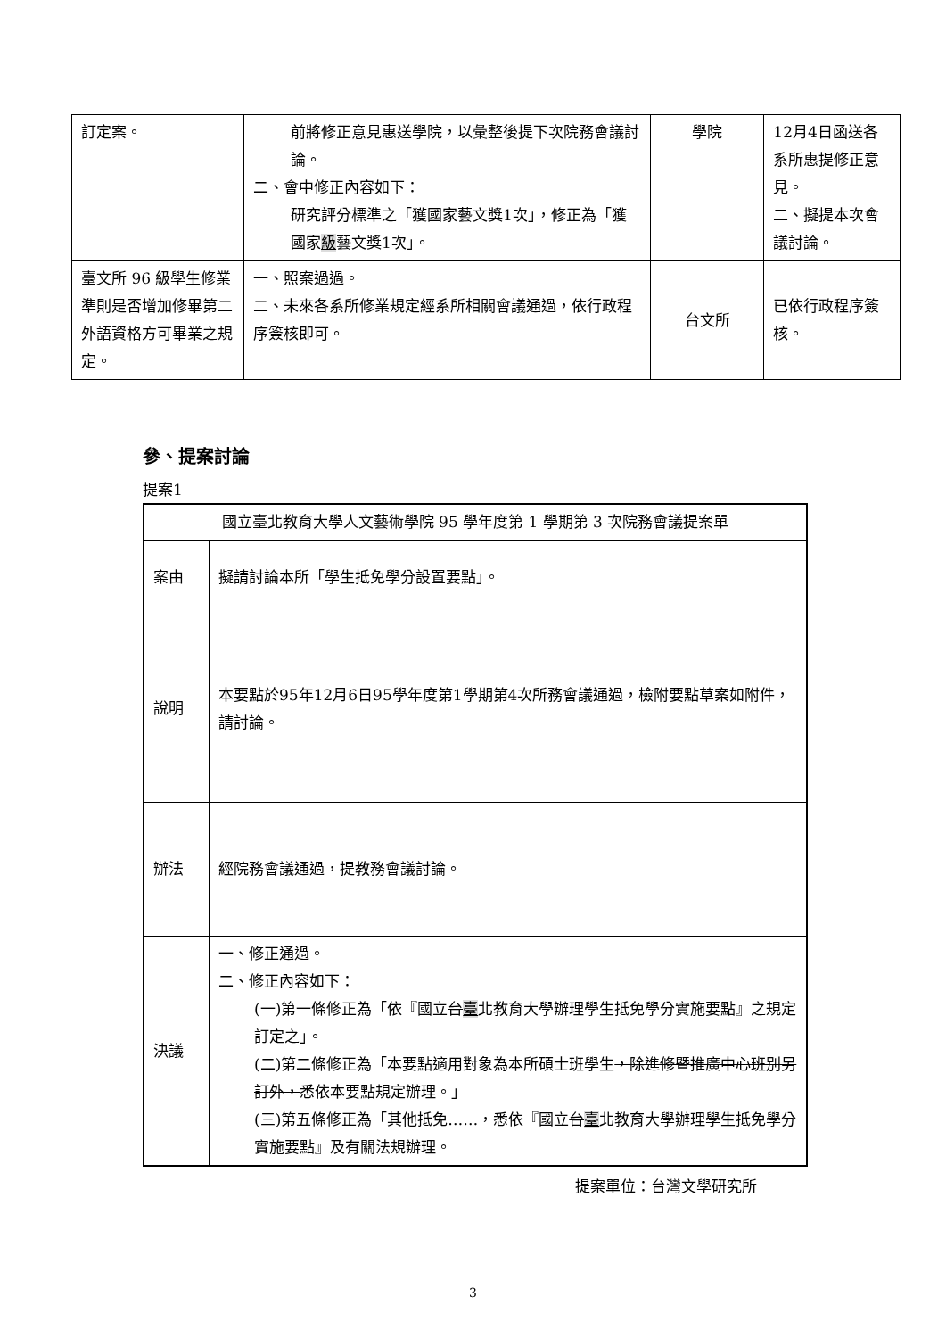| 訂定案。 | 前將修正意見惠送學院，以彙整後提下次院務會議討論。 二、會中修正內容如下： 研究評分標準之「獲國家藝文獎1次」，修正為「獲國家 級 藝文獎1次」。 | 學院 | 12月4日函送各系所惠提修正意見。 二、擬提本次會議討論。 |
| 臺文所 96 級學生修業準則是否增加修畢第二外語資格方可畢業之規定。 | 一、照案過過。 二、未來各系所修業規定經系所相關會議通過，依行政程序簽核即可。 | 台文所 | 已依行政程序簽核。 |
參、提案討論
提案1
| 國立臺北教育大學人文藝術學院 95 學年度第 1 學期第 3 次院務會議提案單 | |
| 案由 | 擬請討論本所「學生抵免學分設置要點」。 |
| 說明 | 本要點於95年12月6日95學年度第1學期第4次所務會議通過，檢附要點草案如附件，請討論。 |
| 辦法 | 經院務會議通過，提教務會議討論。 |
| 決議 | 一、修正通過。 二、修正內容如下： (一)第一條修正為「依『國立 台 臺 北教育大學辦理學生抵免學分實施要點』之規定訂定之」。 (二)第二條修正為「本要點適用對象為本所碩士班學生 ，除進修暨推廣中心班別另訂外， 悉依本要點規定辦理。」 (三)第五條修正為「其他抵免……，悉依『國立 台 臺 北教育大學辦理學生抵免學分實施要點』及有關法規辦理。 |
提案單位：台灣文學研究所
3